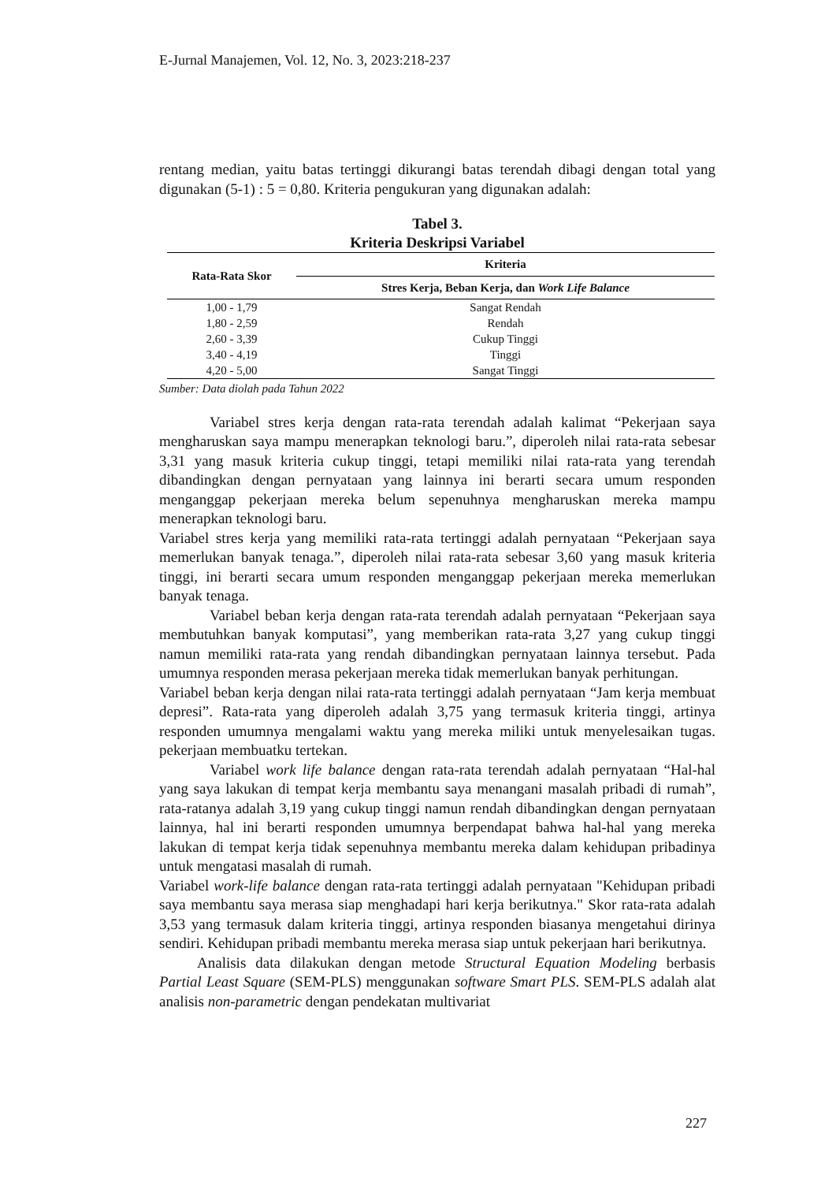E-Jurnal Manajemen, Vol. 12, No. 3, 2023:218-237
rentang median, yaitu batas tertinggi dikurangi batas terendah dibagi dengan total yang digunakan (5-1) : 5 = 0,80. Kriteria pengukuran yang digunakan adalah:
Tabel 3.
Kriteria Deskripsi Variabel
| Rata-Rata Skor | Kriteria |
| --- | --- |
| | Stres Kerja, Beban Kerja, dan Work Life Balance |
| 1,00 - 1,79 | Sangat Rendah |
| 1,80 - 2,59 | Rendah |
| 2,60 - 3,39 | Cukup Tinggi |
| 3,40 - 4,19 | Tinggi |
| 4,20 - 5,00 | Sangat Tinggi |
Sumber: Data diolah pada Tahun 2022
Variabel stres kerja dengan rata-rata terendah adalah kalimat “Pekerjaan saya mengharuskan saya mampu menerapkan teknologi baru.”, diperoleh nilai rata-rata sebesar 3,31 yang masuk kriteria cukup tinggi, tetapi memiliki nilai rata-rata yang terendah dibandingkan dengan pernyataan yang lainnya ini berarti secara umum responden menganggap pekerjaan mereka belum sepenuhnya mengharuskan mereka mampu menerapkan teknologi baru.
Variabel stres kerja yang memiliki rata-rata tertinggi adalah pernyataan “Pekerjaan saya memerlukan banyak tenaga.”, diperoleh nilai rata-rata sebesar 3,60 yang masuk kriteria tinggi, ini berarti secara umum responden menganggap pekerjaan mereka memerlukan banyak tenaga.
Variabel beban kerja dengan rata-rata terendah adalah pernyataan “Pekerjaan saya membutuhkan banyak komputasi”, yang memberikan rata-rata 3,27 yang cukup tinggi namun memiliki rata-rata yang rendah dibandingkan pernyataan lainnya tersebut. Pada umumnya responden merasa pekerjaan mereka tidak memerlukan banyak perhitungan.
Variabel beban kerja dengan nilai rata-rata tertinggi adalah pernyataan “Jam kerja membuat depresi”. Rata-rata yang diperoleh adalah 3,75 yang termasuk kriteria tinggi, artinya responden umumnya mengalami waktu yang mereka miliki untuk menyelesaikan tugas. pekerjaan membuatku tertekan.
Variabel work life balance dengan rata-rata terendah adalah pernyataan “Hal-hal yang saya lakukan di tempat kerja membantu saya menangani masalah pribadi di rumah”, rata-ratanya adalah 3,19 yang cukup tinggi namun rendah dibandingkan dengan pernyataan lainnya, hal ini berarti responden umumnya berpendapat bahwa hal-hal yang mereka lakukan di tempat kerja tidak sepenuhnya membantu mereka dalam kehidupan pribadinya untuk mengatasi masalah di rumah.
Variabel work-life balance dengan rata-rata tertinggi adalah pernyataan "Kehidupan pribadi saya membantu saya merasa siap menghadapi hari kerja berikutnya." Skor rata-rata adalah 3,53 yang termasuk dalam kriteria tinggi, artinya responden biasanya mengetahui dirinya sendiri. Kehidupan pribadi membantu mereka merasa siap untuk pekerjaan hari berikutnya.
Analisis data dilakukan dengan metode Structural Equation Modeling berbasis Partial Least Square (SEM-PLS) menggunakan software Smart PLS. SEM-PLS adalah alat analisis non-parametric dengan pendekatan multivariat
227